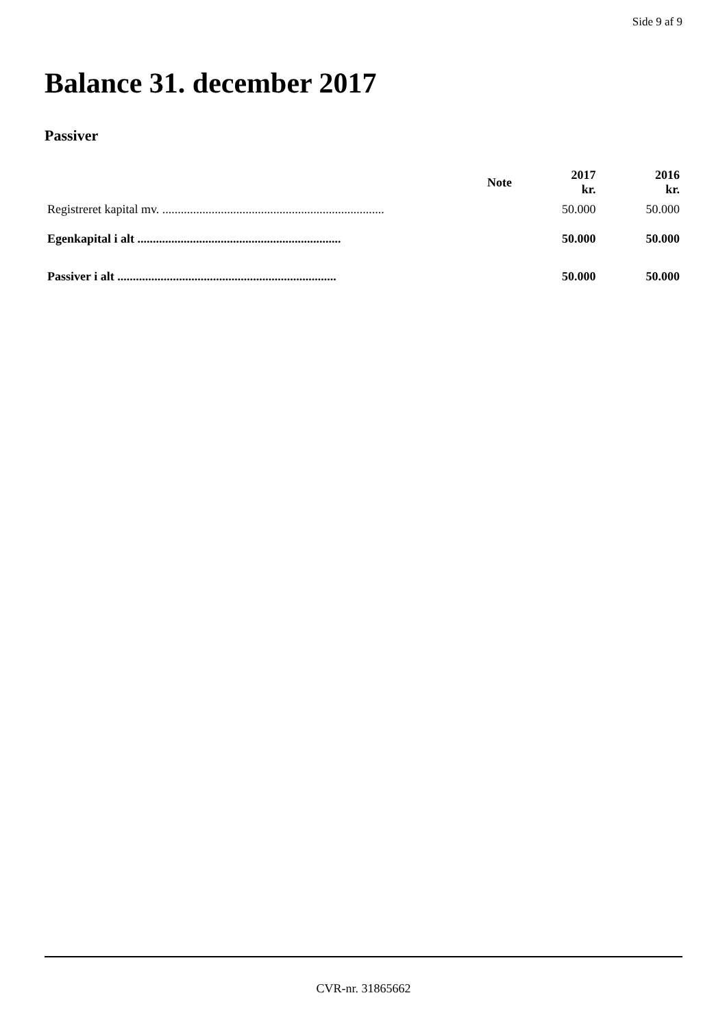Side 9 af 9
Balance 31. december 2017
Passiver
| | Note | 2017 kr. | 2016 kr. |
| --- | --- | --- | --- |
| Registreret kapital mv. ........................................................................ | | 50.000 | 50.000 |
| Egenkapital i alt .................................................................. | | 50.000 | 50.000 |
| Passiver i alt ....................................................................... | | 50.000 | 50.000 |
CVR-nr. 31865662